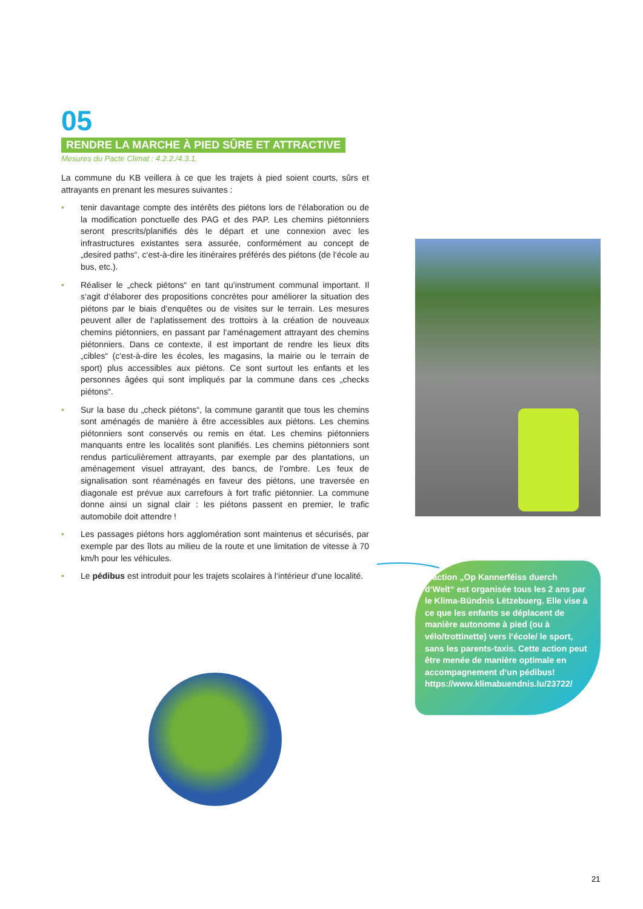05
RENDRE LA MARCHE À PIED SÛRE ET ATTRACTIVE
Mesures du Pacte Climat : 4.2.2./4.3.1.
La commune du KB veillera à ce que les trajets à pied soient courts, sûrs et attrayants en prenant les mesures suivantes :
• tenir davantage compte des intérêts des piétons lors de l‘élaboration ou de la modification ponctuelle des PAG et des PAP. Les chemins piétonniers seront prescrits/planifiés dès le départ et une connexion avec les infrastructures existantes sera assurée, conformément au concept de „desired paths“, c‘est-à-dire les itinéraires préférés des piétons (de l‘école au bus, etc.).
• Réaliser le „check piétons“ en tant qu‘instrument communal important. Il s‘agit d‘élaborer des propositions concrètes pour améliorer la situation des piétons par le biais d‘enquêtes ou de visites sur le terrain. Les mesures peuvent aller de l‘aplatissement des trottoirs à la création de nouveaux chemins piétonniers, en passant par l‘aménagement attrayant des chemins piétonniers. Dans ce contexte, il est important de rendre les lieux dits „cibles“ (c‘est-à-dire les écoles, les magasins, la mairie ou le terrain de sport) plus accessibles aux piétons. Ce sont surtout les enfants et les personnes âgées qui sont impliqués par la commune dans ces „checks piétons“.
• Sur la base du „check piétons“, la commune garantit que tous les chemins sont aménagés de manière à être accessibles aux piétons. Les chemins piétonniers sont conservés ou remis en état. Les chemins piétonniers manquants entre les localités sont planifiés. Les chemins piétonniers sont rendus particulièrement attrayants, par exemple par des plantations, un aménagement visuel attrayant, des bancs, de l‘ombre. Les feux de signalisation sont réaménagés en faveur des piétons, une traversée en diagonale est prévue aux carrefours à fort trafic piétonnier. La commune donne ainsi un signal clair : les piétons passent en premier, le trafic automobile doit attendre !
• Les passages piétons hors agglomération sont maintenus et sécurisés, par exemple par des îlots au milieu de la route et une limitation de vitesse à 70 km/h pour les véhicules.
• Le pédibus est introduit pour les trajets scolaires à l‘intérieur d‘une localité.
L‘action „Op Kannerféiss duerch d‘Welt“ est organisée tous les 2 ans par le Klima-Bündnis Lëtzebuerg. Elle vise à ce que les enfants se déplacent de manière autonome à pied (ou à vélo/trottinette) vers l‘école/ le sport, sans les parents-taxis. Cette action peut être menée de manière optimale en accompagnement d‘un pédibus! https://www.klimabuendnis.lu/23722/
21